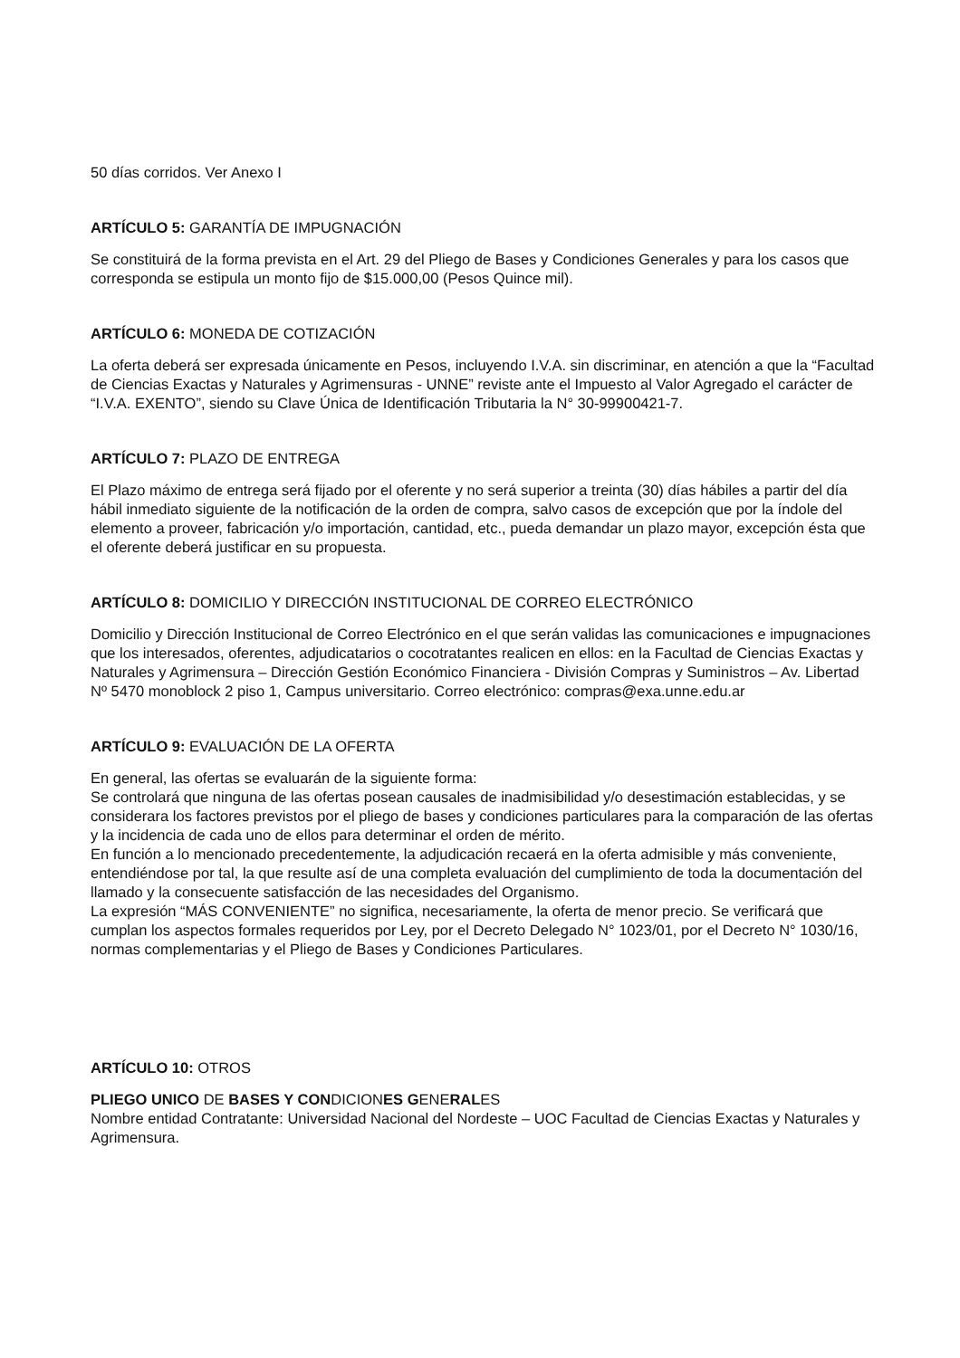50 días corridos. Ver Anexo I
ARTÍCULO 5: GARANTÍA DE IMPUGNACIÓN
Se constituirá de la forma prevista en el Art. 29 del Pliego de Bases y Condiciones Generales y para los casos que corresponda se estipula un monto fijo de $15.000,00 (Pesos Quince mil).
ARTÍCULO 6: MONEDA DE COTIZACIÓN
La oferta deberá ser expresada únicamente en Pesos, incluyendo I.V.A. sin discriminar, en atención a que la “Facultad de Ciencias Exactas y Naturales y Agrimensuras - UNNE” reviste ante el Impuesto al Valor Agregado el carácter de “I.V.A. EXENTO”, siendo su Clave Única de Identificación Tributaria la N° 30-99900421-7.
ARTÍCULO 7: PLAZO DE ENTREGA
El Plazo máximo de entrega será fijado por el oferente y no será superior a treinta (30) días hábiles a partir del día hábil inmediato siguiente de la notificación de la orden de compra, salvo casos de excepción que por la índole del elemento a proveer, fabricación y/o importación, cantidad, etc., pueda demandar un plazo mayor, excepción ésta que el oferente deberá justificar en su propuesta.
ARTÍCULO 8: DOMICILIO Y DIRECCIÓN INSTITUCIONAL DE CORREO ELECTRÓNICO
Domicilio y Dirección Institucional de Correo Electrónico en el que serán validas las comunicaciones e impugnaciones que los interesados, oferentes, adjudicatarios o cocotratantes realicen en ellos: en la Facultad de Ciencias Exactas y Naturales y Agrimensura – Dirección Gestión Económico Financiera - División Compras y Suministros – Av. Libertad Nº 5470 monoblock 2 piso 1, Campus universitario. Correo electrónico: compras@exa.unne.edu.ar
ARTÍCULO 9: EVALUACIÓN DE LA OFERTA
En general, las ofertas se evaluarán de la siguiente forma:
Se controlará que ninguna de las ofertas posean causales de inadmisibilidad y/o desestimación establecidas, y se considerara los factores previstos por el pliego de bases y condiciones particulares para la comparación de las ofertas y la incidencia de cada uno de ellos para determinar el orden de mérito.
En función a lo mencionado precedentemente, la adjudicación recaerá en la oferta admisible y más conveniente, entendiéndose por tal, la que resulte así de una completa evaluación del cumplimiento de toda la documentación del llamado y la consecuente satisfacción de las necesidades del Organismo.
La expresión “MÁS CONVENIENTE” no significa, necesariamente, la oferta de menor precio. Se verificará que cumplan los aspectos formales requeridos por Ley, por el Decreto Delegado N° 1023/01, por el Decreto N° 1030/16, normas complementarias y el Pliego de Bases y Condiciones Particulares.
ARTÍCULO 10: OTROS
PLIEGO UNICO DE BASES Y CONDICIONES GENERALES
Nombre entidad Contratante: Universidad Nacional del Nordeste – UOC Facultad de Ciencias Exactas y Naturales y Agrimensura.